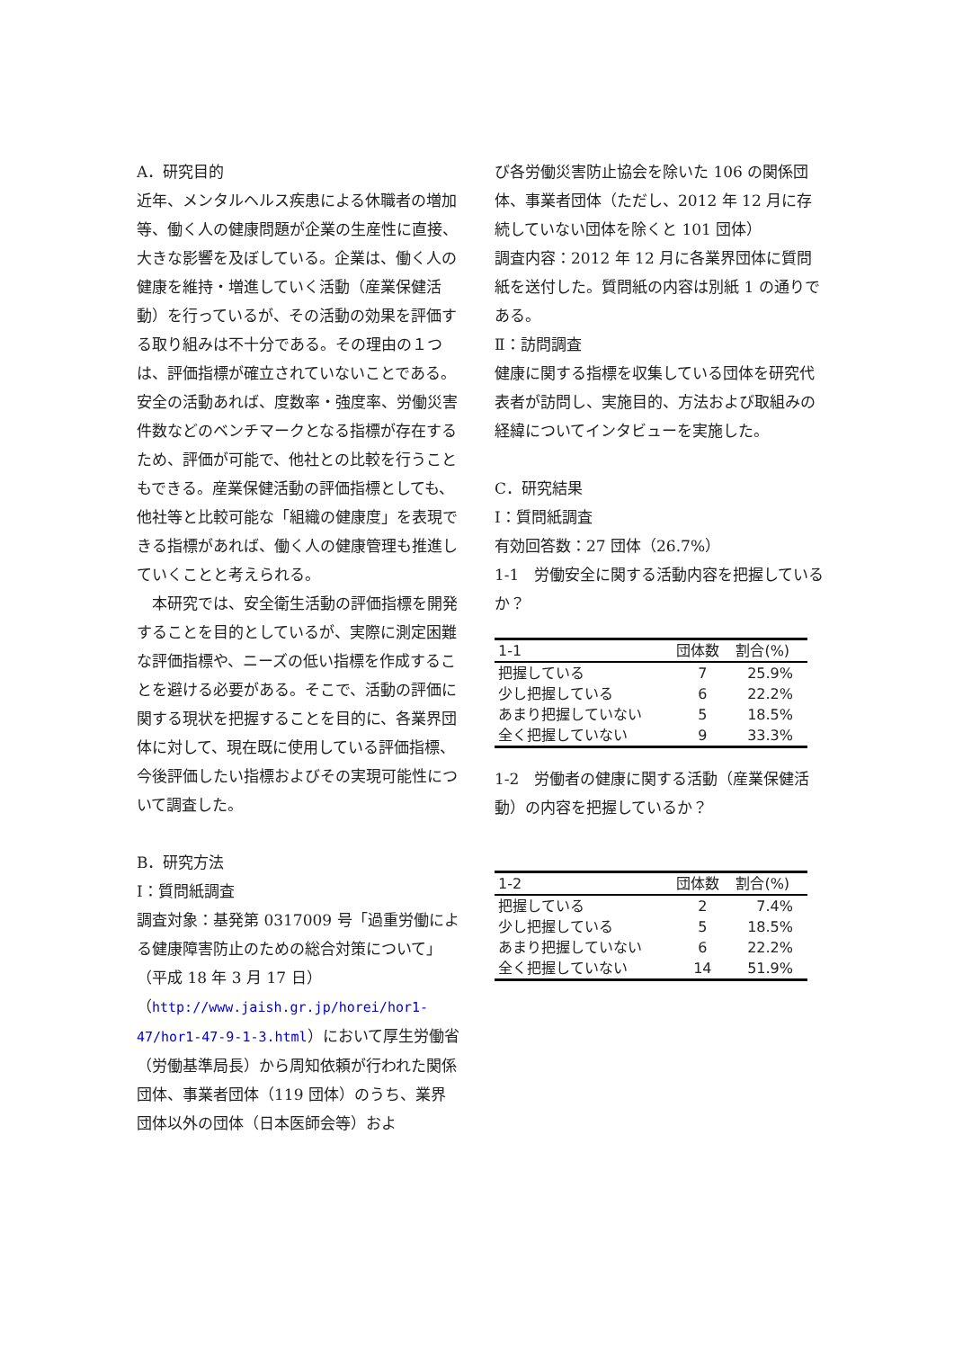A．研究目的
近年、メンタルヘルス疾患による休職者の増加等、働く人の健康問題が企業の生産性に直接、大きな影響を及ぼしている。企業は、働く人の健康を維持・増進していく活動（産業保健活動）を行っているが、その活動の効果を評価する取り組みは不十分である。その理由の１つは、評価指標が確立されていないことである。安全の活動あれば、度数率・強度率、労働災害件数などのベンチマークとなる指標が存在するため、評価が可能で、他社との比較を行うこともできる。産業保健活動の評価指標としても、他社等と比較可能な「組織の健康度」を表現できる指標があれば、働く人の健康管理も推進していくことと考えられる。
　本研究では、安全衛生活動の評価指標を開発することを目的としているが、実際に測定困難な評価指標や、ニーズの低い指標を作成することを避ける必要がある。そこで、活動の評価に関する現状を把握することを目的に、各業界団体に対して、現在既に使用している評価指標、今後評価したい指標およびその実現可能性について調査した。
B．研究方法
Ⅰ：質問紙調査
調査対象：基発第 0317009 号「過重労働による健康障害防止のための総合対策について」（平成 18 年 3 月 17 日）（http://www.jaish.gr.jp/horei/hor1-47/hor1-47-9-1-3.html）において厚生労働省（労働基準局長）から周知依頼が行われた関係団体、事業者団体（119 団体）のうち、業界団体以外の団体（日本医師会等）およ
び各労働災害防止協会を除いた 106 の関係団体、事業者団体（ただし、2012 年 12 月に存続していない団体を除くと 101 団体）
調査内容：2012 年 12 月に各業界団体に質問紙を送付した。質問紙の内容は別紙 1 の通りである。
Ⅱ：訪問調査
健康に関する指標を収集している団体を研究代表者が訪問し、実施目的、方法および取組みの経緯についてインタビューを実施した。
C．研究結果
Ⅰ：質問紙調査
有効回答数：27 団体（26.7%）
1-1　労働安全に関する活動内容を把握しているか？
| 1-1 | 団体数 | 割合(%) |
| --- | --- | --- |
| 把握している | 7 | 25.9% |
| 少し把握している | 6 | 22.2% |
| あまり把握していない | 5 | 18.5% |
| 全く把握していない | 9 | 33.3% |
1-2　労働者の健康に関する活動（産業保健活動）の内容を把握しているか？
| 1-2 | 団体数 | 割合(%) |
| --- | --- | --- |
| 把握している | 2 | 7.4% |
| 少し把握している | 5 | 18.5% |
| あまり把握していない | 6 | 22.2% |
| 全く把握していない | 14 | 51.9% |